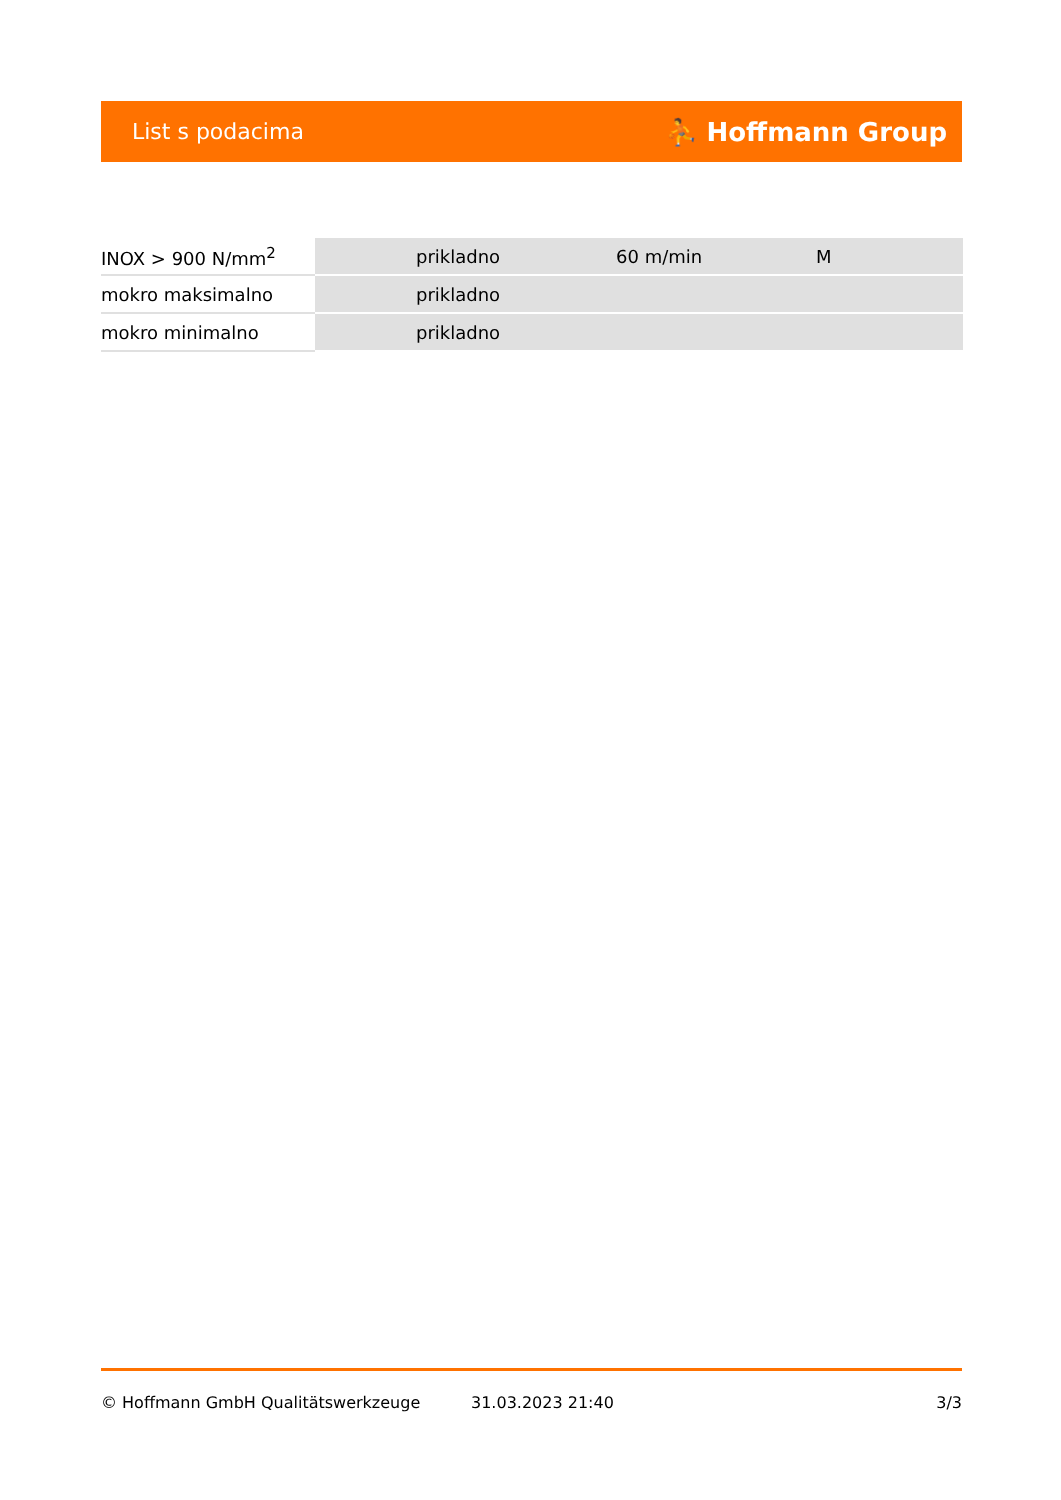List s podacima ⛹ Hoffmann Group
| INOX > 900 N/mm<sup>2</sup> | prikladno | 60 m/min | M |
| mokro maksimalno | prikladno | | |
| mokro minimalno | prikladno | | |
© Hoffmann GmbH Qualitätswerkzeuge 31.03.2023 21:40 3/3